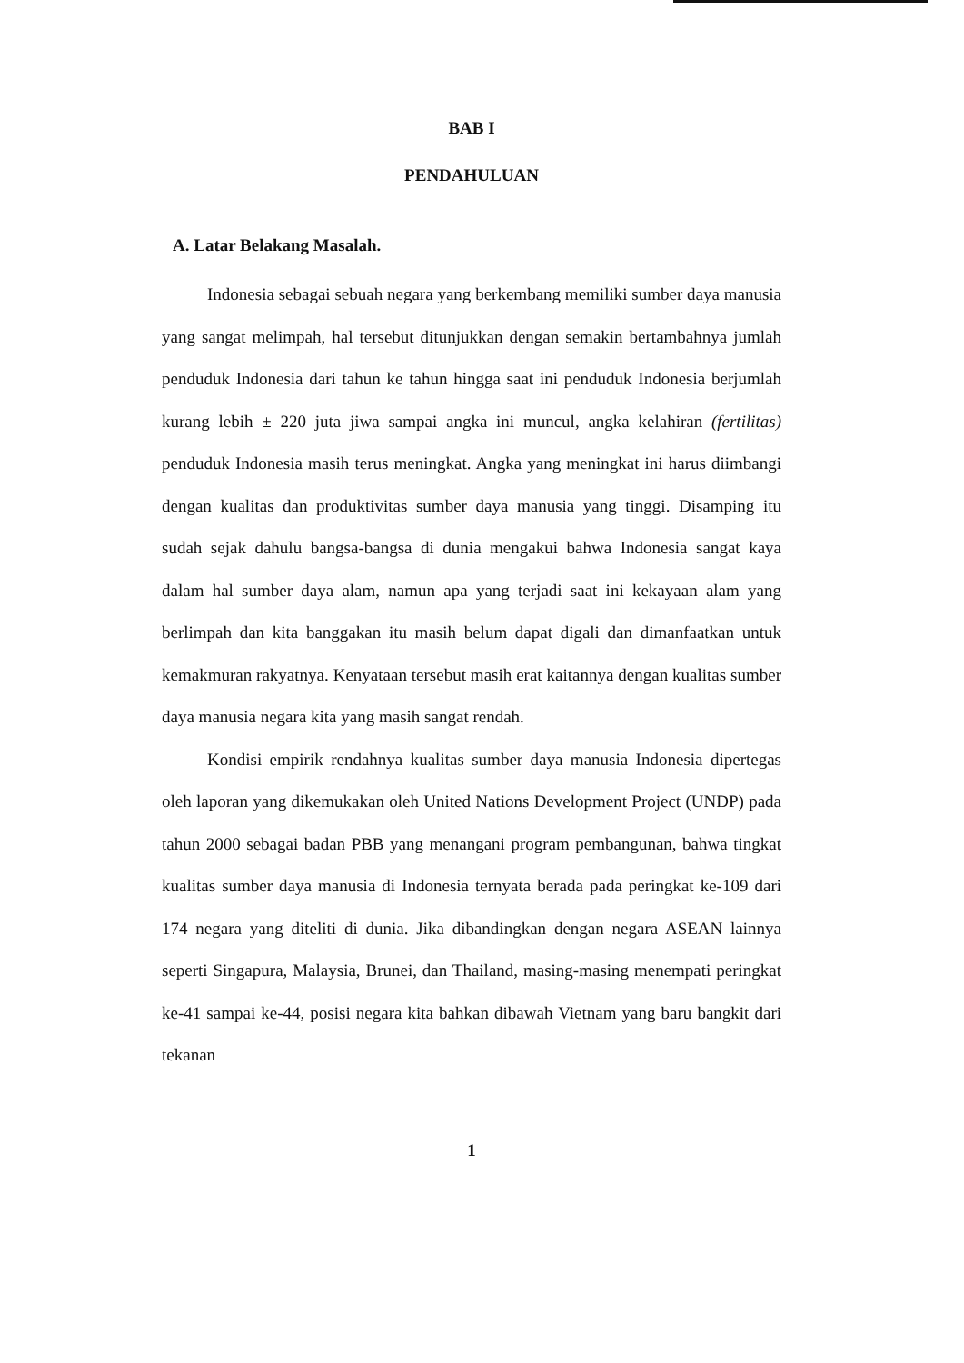BAB I
PENDAHULUAN
A. Latar Belakang Masalah.
Indonesia sebagai sebuah negara yang berkembang memiliki sumber daya manusia yang sangat melimpah, hal tersebut ditunjukkan dengan semakin bertambahnya jumlah penduduk Indonesia dari tahun ke tahun hingga saat ini penduduk Indonesia berjumlah kurang lebih ± 220 juta jiwa sampai angka ini muncul, angka kelahiran (fertilitas) penduduk Indonesia masih terus meningkat. Angka yang meningkat ini harus diimbangi dengan kualitas dan produktivitas sumber daya manusia yang tinggi. Disamping itu sudah sejak dahulu bangsa-bangsa di dunia mengakui bahwa Indonesia sangat kaya dalam hal sumber daya alam, namun apa yang terjadi saat ini kekayaan alam yang berlimpah dan kita banggakan itu masih belum dapat digali dan dimanfaatkan untuk kemakmuran rakyatnya. Kenyataan tersebut masih erat kaitannya dengan kualitas sumber daya manusia negara kita yang masih sangat rendah.
Kondisi empirik rendahnya kualitas sumber daya manusia Indonesia dipertegas oleh laporan yang dikemukakan oleh United Nations Development Project (UNDP) pada tahun 2000 sebagai badan PBB yang menangani program pembangunan, bahwa tingkat kualitas sumber daya manusia di Indonesia ternyata berada pada peringkat ke-109 dari 174 negara yang diteliti di dunia. Jika dibandingkan dengan negara ASEAN lainnya seperti Singapura, Malaysia, Brunei, dan Thailand, masing-masing menempati peringkat ke-41 sampai ke-44, posisi negara kita bahkan dibawah Vietnam yang baru bangkit dari tekanan
1